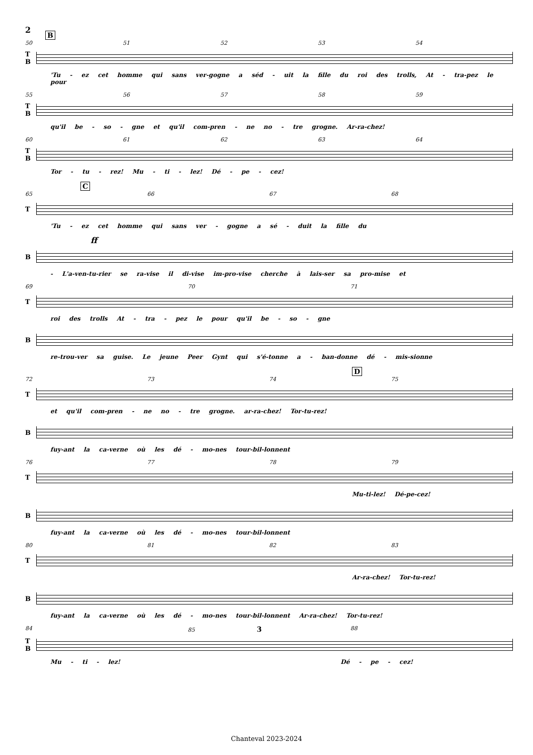2
B
50 51 52 53 54
T
B
'Tu - ez cet homme qui sans ver-gogne a séd - uit la fille du roi des trolls, At - tra-pez le pour
55 56 57 58 59
T
B
qu'il be - so - gne et qu'il com-pren - ne no - tre grogne. Ar-ra-chez!
60 61 62 63 64
T
B
Tor - tu - rez! Mu - ti - lez! Dé - pe - cez!
C
65 66 67 68
T
'Tu - ez cet homme qui sans ver - gogne a sé - duit la fille du
ff
B
- L'a-ven-tu-rier se ra-vise il di-vise im-pro-vise cherche à lais-ser sa pro-mise et
69 70 71
T
roi des trolls At - tra - pez le pour qu'il be - so - gne
B
re-trou-ver sa guise. Le jeune Peer Gynt qui s'é-tonne a - ban-donne dé - mis-sionne
D
72 73 74 75
T
et qu'il com-pren - ne no - tre grogne. ar-ra-chez! Tor-tu-rez!
B
fuy-ant la ca-verne où les dé - mo-nes tour-bil-lonnent
76 77 78 79
T
Mu-ti-lez! Dé-pe-cez!
B
fuy-ant la ca-verne où les dé - mo-nes tour-bil-lonnent
80 81 82 83
T
Ar-ra-chez! Tor-tu-rez!
B
fuy-ant la ca-verne où les dé - mo-nes tour-bil-lonnent Ar-ra-chez! Tor-tu-rez!
84 85 3 88
T
B
Mu - ti - lez! Dé - pe - cez!
Chanteval 2023-2024